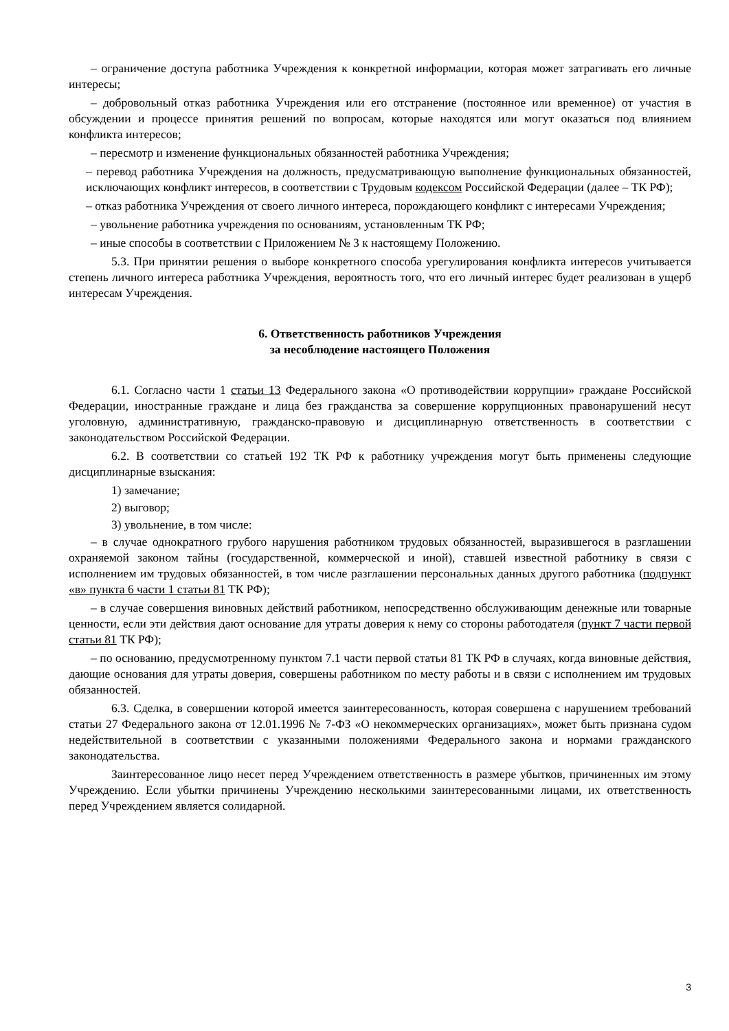– ограничение доступа работника Учреждения к конкретной информации, которая может затрагивать его личные интересы;
– добровольный отказ работника Учреждения или его отстранение (постоянное или временное) от участия в обсуждении и процессе принятия решений по вопросам, которые находятся или могут оказаться под влиянием конфликта интересов;
– пересмотр и изменение функциональных обязанностей работника Учреждения;
– перевод работника Учреждения на должность, предусматривающую выполнение функциональных обязанностей, исключающих конфликт интересов, в соответствии с Трудовым кодексом Российской Федерации (далее – ТК РФ);
– отказ работника Учреждения от своего личного интереса, порождающего конфликт с интересами Учреждения;
– увольнение работника учреждения по основаниям, установленным ТК РФ;
– иные способы в соответствии с Приложением № 3 к настоящему Положению.
5.3. При принятии решения о выборе конкретного способа урегулирования конфликта интересов учитывается степень личного интереса работника Учреждения, вероятность того, что его личный интерес будет реализован в ущерб интересам Учреждения.
6. Ответственность работников Учреждения
за несоблюдение настоящего Положения
6.1. Согласно части 1 статьи 13 Федерального закона «О противодействии коррупции» граждане Российской Федерации, иностранные граждане и лица без гражданства за совершение коррупционных правонарушений несут уголовную, административную, гражданско-правовую и дисциплинарную ответственность в соответствии с законодательством Российской Федерации.
6.2. В соответствии со статьей 192 ТК РФ к работнику учреждения могут быть применены следующие дисциплинарные взыскания:
1) замечание;
2) выговор;
3) увольнение, в том числе:
– в случае однократного грубого нарушения работником трудовых обязанностей, выразившегося в разглашении охраняемой законом тайны (государственной, коммерческой и иной), ставшей известной работнику в связи с исполнением им трудовых обязанностей, в том числе разглашении персональных данных другого работника (подпункт «в» пункта 6 части 1 статьи 81 ТК РФ);
– в случае совершения виновных действий работником, непосредственно обслуживающим денежные или товарные ценности, если эти действия дают основание для утраты доверия к нему со стороны работодателя (пункт 7 части первой статьи 81 ТК РФ);
– по основанию, предусмотренному пунктом 7.1 части первой статьи 81 ТК РФ в случаях, когда виновные действия, дающие основания для утраты доверия, совершены работником по месту работы и в связи с исполнением им трудовых обязанностей.
6.3. Сделка, в совершении которой имеется заинтересованность, которая совершена с нарушением требований статьи 27 Федерального закона от 12.01.1996 № 7-ФЗ «О некоммерческих организациях», может быть признана судом недействительной в соответствии с указанными положениями Федерального закона и нормами гражданского законодательства.
Заинтересованное лицо несет перед Учреждением ответственность в размере убытков, причиненных им этому Учреждению. Если убытки причинены Учреждению несколькими заинтересованными лицами, их ответственность перед Учреждением является солидарной.
3